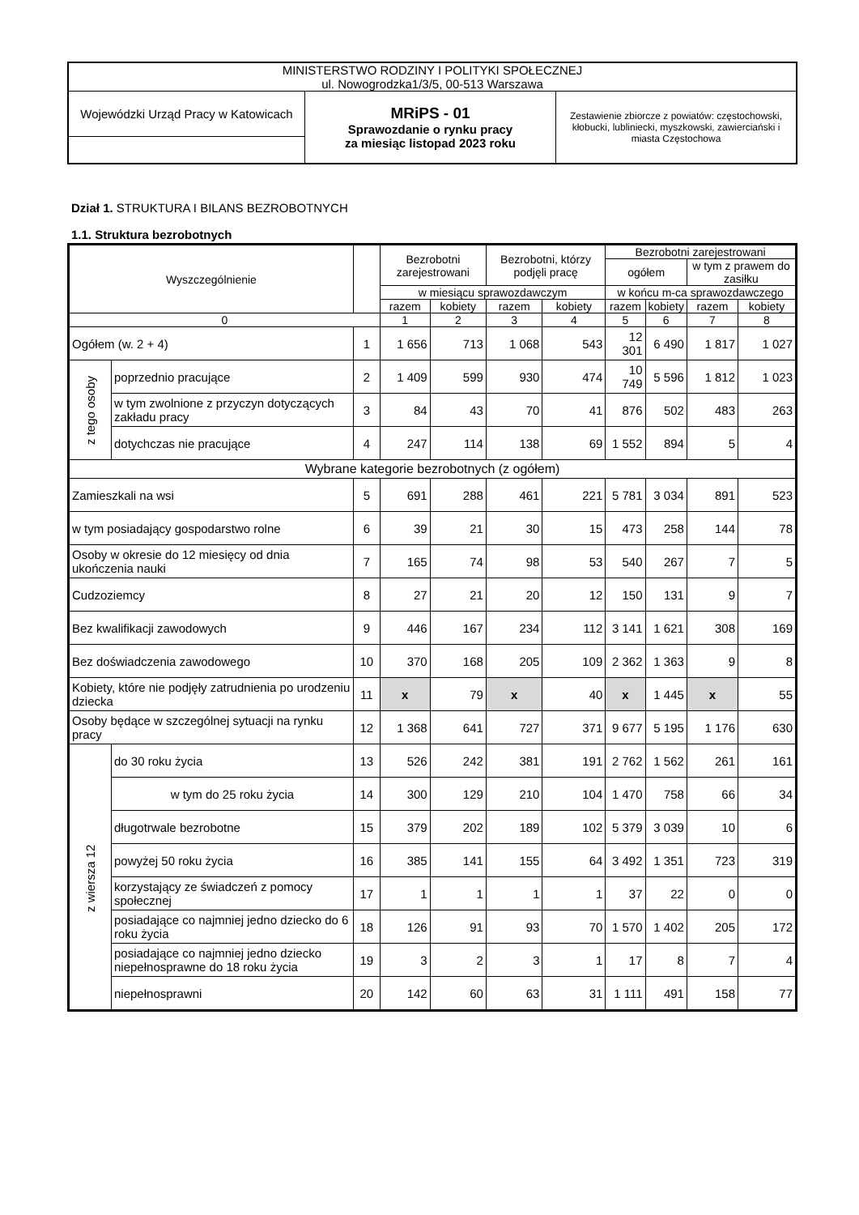| MINISTERSTWO RODZINY I POLITYKI SPOŁECZNEJ ul. Nowogrodzka1/3/5, 00-513 Warszawa | | |
| Wojewódzki Urząd Pracy w Katowicach | MRiPS - 01 Sprawozdanie o rynku pracy za miesiąc listopad 2023 roku | Zestawienie zbiorcze z powiatów: częstochowski, kłobucki, lubliniecki, myszkowski, zawierciański i miasta Częstochowa |
Dział 1. STRUKTURA I BILANS BEZROBOTNYCH
1.1. Struktura bezrobotnych
| Wyszczególnienie | | | Bezrobotni zarejestrowani | | Bezrobotni, którzy podjęli pracę | | Bezrobotni zarejestrowani | | | |
| --- | --- | --- | --- | --- | --- | --- | --- | --- | --- | --- |
| | | | | | | | ogółem | | w tym z prawem do zasiłku | |
| | | | w miesiącu sprawozdawczym | | | | w końcu m-ca sprawozdawczego | | | |
| | | | razem | kobiety | razem | kobiety | razem | kobiety | razem | kobiety |
| 0 | | | 1 | 2 | 3 | 4 | 5 | 6 | 7 | 8 |
| Ogółem (w. 2 + 4) | | 1 | 1 656 | 713 | 1 068 | 543 | 12 301 | 6 490 | 1 817 | 1 027 |
| z tego osoby | poprzednio pracujące | 2 | 1 409 | 599 | 930 | 474 | 10 749 | 5 596 | 1 812 | 1 023 |
| | w tym zwolnione z przyczyn dotyczących zakładu pracy | 3 | 84 | 43 | 70 | 41 | 876 | 502 | 483 | 263 |
| | dotychczas nie pracujące | 4 | 247 | 114 | 138 | 69 | 1 552 | 894 | 5 | 4 |
| Wybrane kategorie bezrobotnych (z ogółem) | | | | | | | | | | |
| Zamieszkali na wsi | | 5 | 691 | 288 | 461 | 221 | 5 781 | 3 034 | 891 | 523 |
| w tym posiadający gospodarstwo rolne | | 6 | 39 | 21 | 30 | 15 | 473 | 258 | 144 | 78 |
| Osoby w okresie do 12 miesięcy od dnia ukończenia nauki | | 7 | 165 | 74 | 98 | 53 | 540 | 267 | 7 | 5 |
| Cudzoziemcy | | 8 | 27 | 21 | 20 | 12 | 150 | 131 | 9 | 7 |
| Bez kwalifikacji zawodowych | | 9 | 446 | 167 | 234 | 112 | 3 141 | 1 621 | 308 | 169 |
| Bez doświadczenia zawodowego | | 10 | 370 | 168 | 205 | 109 | 2 362 | 1 363 | 9 | 8 |
| Kobiety, które nie podjęły zatrudnienia po urodzeniu dziecka | | 11 | x | 79 | x | 40 | x | 1 445 | x | 55 |
| Osoby będące w szczególnej sytuacji na rynku pracy | | 12 | 1 368 | 641 | 727 | 371 | 9 677 | 5 195 | 1 176 | 630 |
| z wiersza 12 | do 30 roku życia | 13 | 526 | 242 | 381 | 191 | 2 762 | 1 562 | 261 | 161 |
| | w tym do 25 roku życia | 14 | 300 | 129 | 210 | 104 | 1 470 | 758 | 66 | 34 |
| | długotrwale bezrobotne | 15 | 379 | 202 | 189 | 102 | 5 379 | 3 039 | 10 | 6 |
| | powyżej 50 roku życia | 16 | 385 | 141 | 155 | 64 | 3 492 | 1 351 | 723 | 319 |
| | korzystający ze świadczeń z pomocy społecznej | 17 | 1 | 1 | 1 | 1 | 37 | 22 | 0 | 0 |
| | posiadające co najmniej jedno dziecko do 6 roku życia | 18 | 126 | 91 | 93 | 70 | 1 570 | 1 402 | 205 | 172 |
| | posiadające co najmniej jedno dziecko niepełnosprawne do 18 roku życia | 19 | 3 | 2 | 3 | 1 | 17 | 8 | 7 | 4 |
| | niepełnosprawni | 20 | 142 | 60 | 63 | 31 | 1 111 | 491 | 158 | 77 |